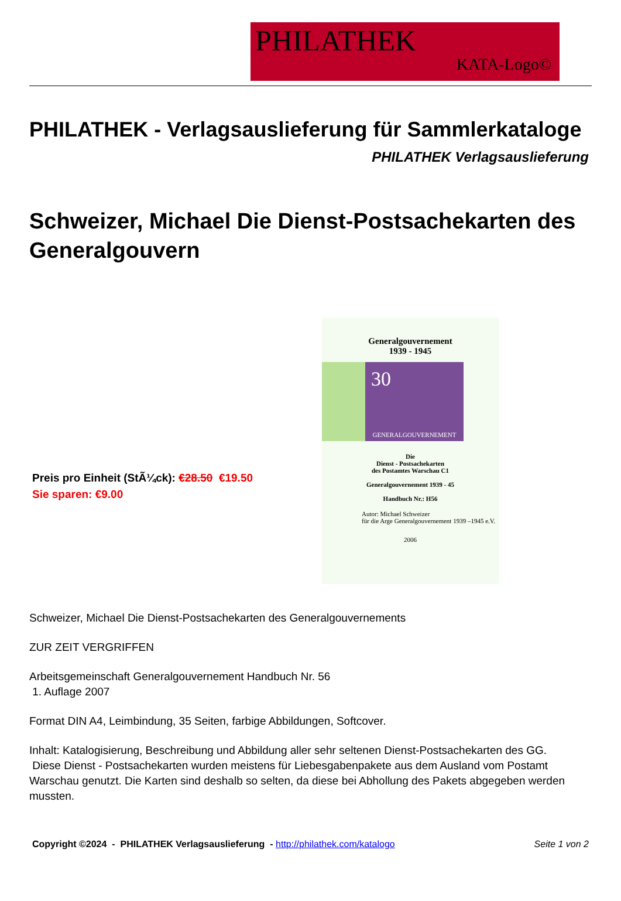PHILATHEK
KATA-Logo©
PHILATHEK - Verlagsauslieferung für Sammlerkataloge
PHILATHEK Verlagsauslieferung
Schweizer, Michael Die Dienst-Postsachekarten des Generalgouvern
Preis pro Einheit (StÃ¼ck): €28.50 €19.50
Sie sparen: €9.00
Generalgouvernement
1939 - 1945
30
GENERALGOUVERNEMENT
Die
Dienst - Postsachekarten
des Postamtes Warschau C1
Generalgouvernement 1939 - 45
Handbuch Nr.: H56
Autor: Michael Schweizer
für die Arge Generalgouvernement 1939 –1945 e.V.
2006
Schweizer, Michael Die Dienst-Postsachekarten des Generalgouvernements
ZUR ZEIT VERGRIFFEN
Arbeitsgemeinschaft Generalgouvernement Handbuch Nr. 56
1. Auflage 2007
Format DIN A4, Leimbindung, 35 Seiten, farbige Abbildungen, Softcover.
Inhalt: Katalogisierung, Beschreibung und Abbildung aller sehr seltenen Dienst-Postsachekarten des GG.
Diese Dienst - Postsachekarten wurden meistens für Liebesgabenpakete aus dem Ausland vom Postamt Warschau genutzt. Die Karten sind deshalb so selten, da diese bei Abhollung des Pakets abgegeben werden mussten.
Copyright ©2024 - PHILATHEK Verlagsauslieferung - http://philathek.com/katalogo Seite 1 von 2